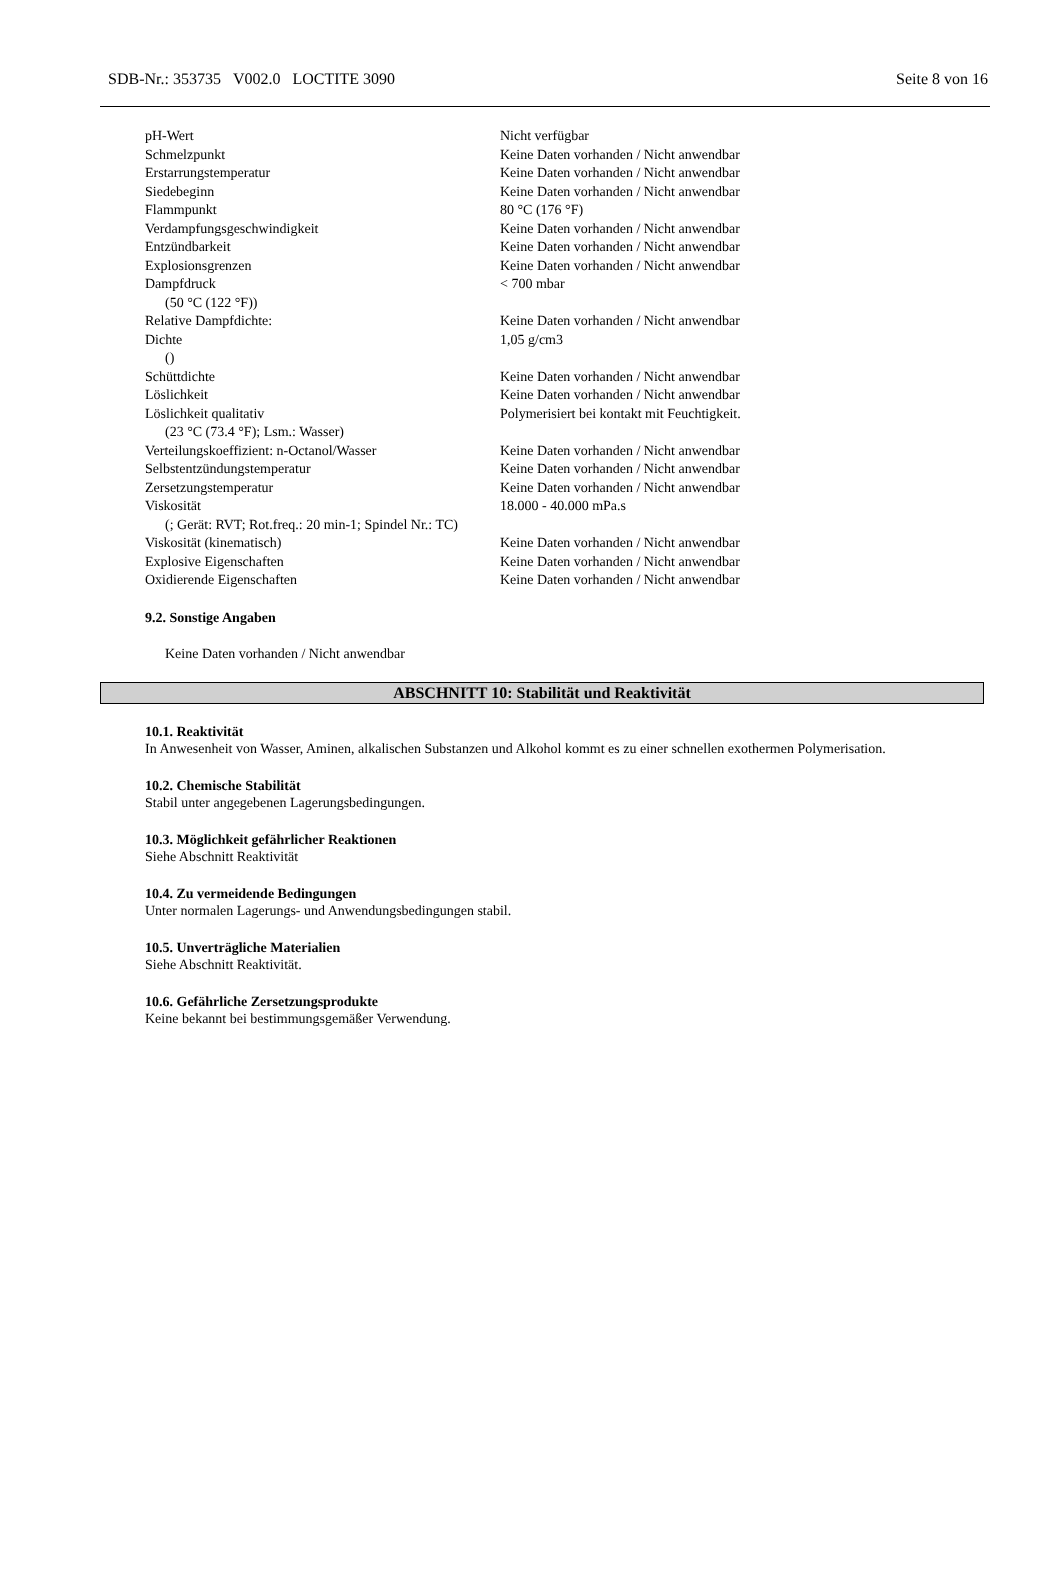SDB-Nr.: 353735 V002.0 LOCTITE 3090 Seite 8 von 16
| pH-Wert | Nicht verfügbar |
| Schmelzpunkt | Keine Daten vorhanden / Nicht anwendbar |
| Erstarrungstemperatur | Keine Daten vorhanden / Nicht anwendbar |
| Siedebeginn | Keine Daten vorhanden / Nicht anwendbar |
| Flammpunkt | 80 °C (176 °F) |
| Verdampfungsgeschwindigkeit | Keine Daten vorhanden / Nicht anwendbar |
| Entzündbarkeit | Keine Daten vorhanden / Nicht anwendbar |
| Explosionsgrenzen | Keine Daten vorhanden / Nicht anwendbar |
| Dampfdruck (50 °C (122 °F)) | < 700 mbar |
| Relative Dampfdichte: | Keine Daten vorhanden / Nicht anwendbar |
| Dichte () | 1,05 g/cm3 |
| Schüttdichte | Keine Daten vorhanden / Nicht anwendbar |
| Löslichkeit | Keine Daten vorhanden / Nicht anwendbar |
| Löslichkeit qualitativ (23 °C (73.4 °F); Lsm.: Wasser) | Polymerisiert bei kontakt mit Feuchtigkeit. |
| Verteilungskoeffizient: n-Octanol/Wasser | Keine Daten vorhanden / Nicht anwendbar |
| Selbstentzündungstemperatur | Keine Daten vorhanden / Nicht anwendbar |
| Zersetzungstemperatur | Keine Daten vorhanden / Nicht anwendbar |
| Viskosität (; Gerät: RVT; Rot.freq.: 20 min-1; Spindel Nr.: TC) | 18.000 - 40.000 mPa.s |
| Viskosität (kinematisch) | Keine Daten vorhanden / Nicht anwendbar |
| Explosive Eigenschaften | Keine Daten vorhanden / Nicht anwendbar |
| Oxidierende Eigenschaften | Keine Daten vorhanden / Nicht anwendbar |
9.2. Sonstige Angaben
Keine Daten vorhanden / Nicht anwendbar
ABSCHNITT 10: Stabilität und Reaktivität
10.1. Reaktivität
In Anwesenheit von Wasser, Aminen, alkalischen Substanzen und Alkohol kommt es zu einer schnellen exothermen Polymerisation.
10.2. Chemische Stabilität
Stabil unter angegebenen Lagerungsbedingungen.
10.3. Möglichkeit gefährlicher Reaktionen
Siehe Abschnitt Reaktivität
10.4. Zu vermeidende Bedingungen
Unter normalen Lagerungs- und Anwendungsbedingungen stabil.
10.5. Unverträgliche Materialien
Siehe Abschnitt Reaktivität.
10.6. Gefährliche Zersetzungsprodukte
Keine bekannt bei bestimmungsgemäßer Verwendung.